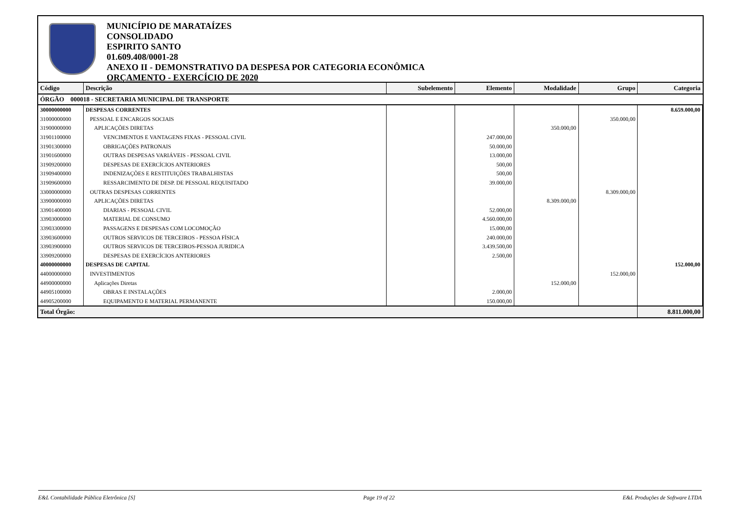MUNICÍPIO DE MARATAÍZES
CONSOLIDADO
ESPIRITO SANTO
01.609.408/0001-28
ANEXO II - DEMONSTRATIVO DA DESPESA POR CATEGORIA ECONÔMICA
ORÇAMENTO - EXERCÍCIO DE 2020
| Código | Descrição | Subelemento | Elemento | Modalidade | Grupo | Categoria |
| --- | --- | --- | --- | --- | --- | --- |
| ÓRGÃO 000018 - SECRETARIA MUNICIPAL DE TRANSPORTE | | | | | | |
| 30000000000 | DESPESAS CORRENTES | | | | | 8.659.000,00 |
| 31000000000 | PESSOAL E ENCARGOS SOCIAIS | | | | 350.000,00 | |
| 31900000000 | APLICAÇÕES DIRETAS | | | 350.000,00 | | |
| 31901100000 | VENCIMENTOS E VANTAGENS FIXAS - PESSOAL CIVIL | | 247.000,00 | | | |
| 31901300000 | OBRIGAÇÕES PATRONAIS | | 50.000,00 | | | |
| 31901600000 | OUTRAS DESPESAS VARIÁVEIS - PESSOAL CIVIL | | 13.000,00 | | | |
| 31909200000 | DESPESAS DE EXERCÍCIOS ANTERIORES | | 500,00 | | | |
| 31909400000 | INDENIZAÇÕES E RESTITUIÇÕES TRABALHISTAS | | 500,00 | | | |
| 31909600000 | RESSARCIMENTO DE DESP. DE PESSOAL REQUISITADO | | 39.000,00 | | | |
| 33000000000 | OUTRAS DESPESAS CORRENTES | | | | 8.309.000,00 | |
| 33900000000 | APLICAÇÕES DIRETAS | | | 8.309.000,00 | | |
| 33901400000 | DIARIAS - PESSOAL CIVIL | | 52.000,00 | | | |
| 33903000000 | MATERIAL DE CONSUMO | | 4.560.000,00 | | | |
| 33903300000 | PASSAGENS E DESPESAS COM LOCOMOÇÃO | | 15.000,00 | | | |
| 33903600000 | OUTROS SERVICOS DE TERCEIROS - PESSOA FÍSICA | | 240.000,00 | | | |
| 33903900000 | OUTROS SERVICOS DE TERCEIROS-PESSOA JURIDICA | | 3.439.500,00 | | | |
| 33909200000 | DESPESAS DE EXERCÍCIOS ANTERIORES | | 2.500,00 | | | |
| 40000000000 | DESPESAS DE CAPITAL | | | | | 152.000,00 |
| 44000000000 | INVESTIMENTOS | | | | 152.000,00 | |
| 44900000000 | Aplicações Diretas | | | 152.000,00 | | |
| 44905100000 | OBRAS E INSTALAÇÕES | | 2.000,00 | | | |
| 44905200000 | EQUIPAMENTO E MATERIAL PERMANENTE | | 150.000,00 | | | |
| Total Órgão: | | | | | | 8.811.000,00 |
E&L Contabilidade Pública Eletrônica [S] Page 19 of 22 E&L Produções de Software LTDA